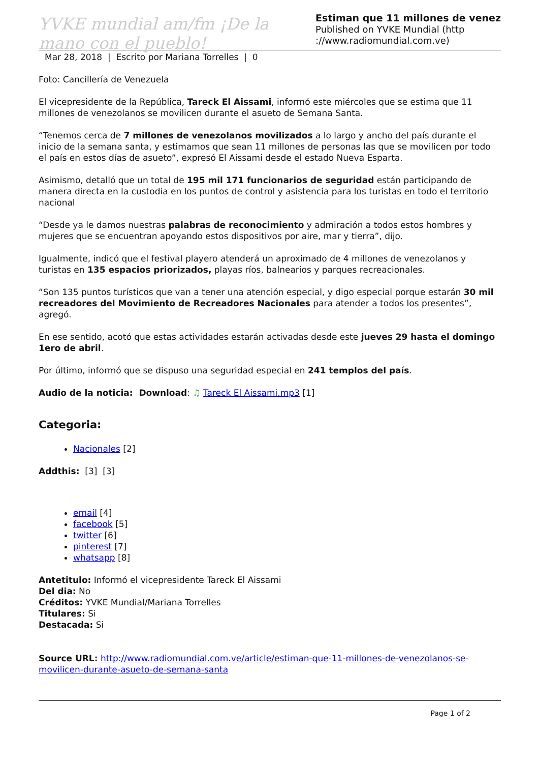YVKE mundial am/fm ¡De la mano con el pueblo!
Estiman que 11 millones de venez
Published on YVKE Mundial (http
://www.radiomundial.com.ve)
Mar 28, 2018 | Escrito por Mariana Torrelles | 0
Foto: Cancillería de Venezuela
El vicepresidente de la República, Tareck El Aissami, informó este miércoles que se estima que 11 millones de venezolanos se movilicen durante el asueto de Semana Santa.
“Tenemos cerca de 7 millones de venezolanos movilizados a lo largo y ancho del país durante el inicio de la semana santa, y estimamos que sean 11 millones de personas las que se movilicen por todo el país en estos días de asueto”, expresó El Aissami desde el estado Nueva Esparta.
Asimismo, detalló que un total de 195 mil 171 funcionarios de seguridad están participando de manera directa en la custodia en los puntos de control y asistencia para los turistas en todo el territorio nacional
“Desde ya le damos nuestras palabras de reconocimiento y admiración a todos estos hombres y mujeres que se encuentran apoyando estos dispositivos por aire, mar y tierra”, dijo.
Igualmente, indicó que el festival playero atenderá un aproximado de 4 millones de venezolanos y turistas en 135 espacios priorizados, playas ríos, balnearios y parques recreacionales.
“Son 135 puntos turísticos que van a tener una atención especial, y digo especial porque estarán 30 mil recreadores del Movimiento de Recreadores Nacionales para atender a todos los presentes”, agregó.
En ese sentido, acotó que estas actividades estarán activadas desde este jueves 29 hasta el domingo 1ero de abril.
Por último, informó que se dispuso una seguridad especial en 241 templos del país.
Audio de la noticia: Download: ♫ Tareck El Aissami.mp3 [1]
Categoria:
Nacionales [2]
Addthis: [3] [3]
email [4]
facebook [5]
twitter [6]
pinterest [7]
whatsapp [8]
Antetitulo: Informó el vicepresidente Tareck El Aissami
Del dia: No
Créditos: YVKE Mundial/Mariana Torrelles
Titulares: Si
Destacada: Si
Source URL: http://www.radiomundial.com.ve/article/estiman-que-11-millones-de-venezolanos-se-movilicen-durante-asueto-de-semana-santa
Page 1 of 2